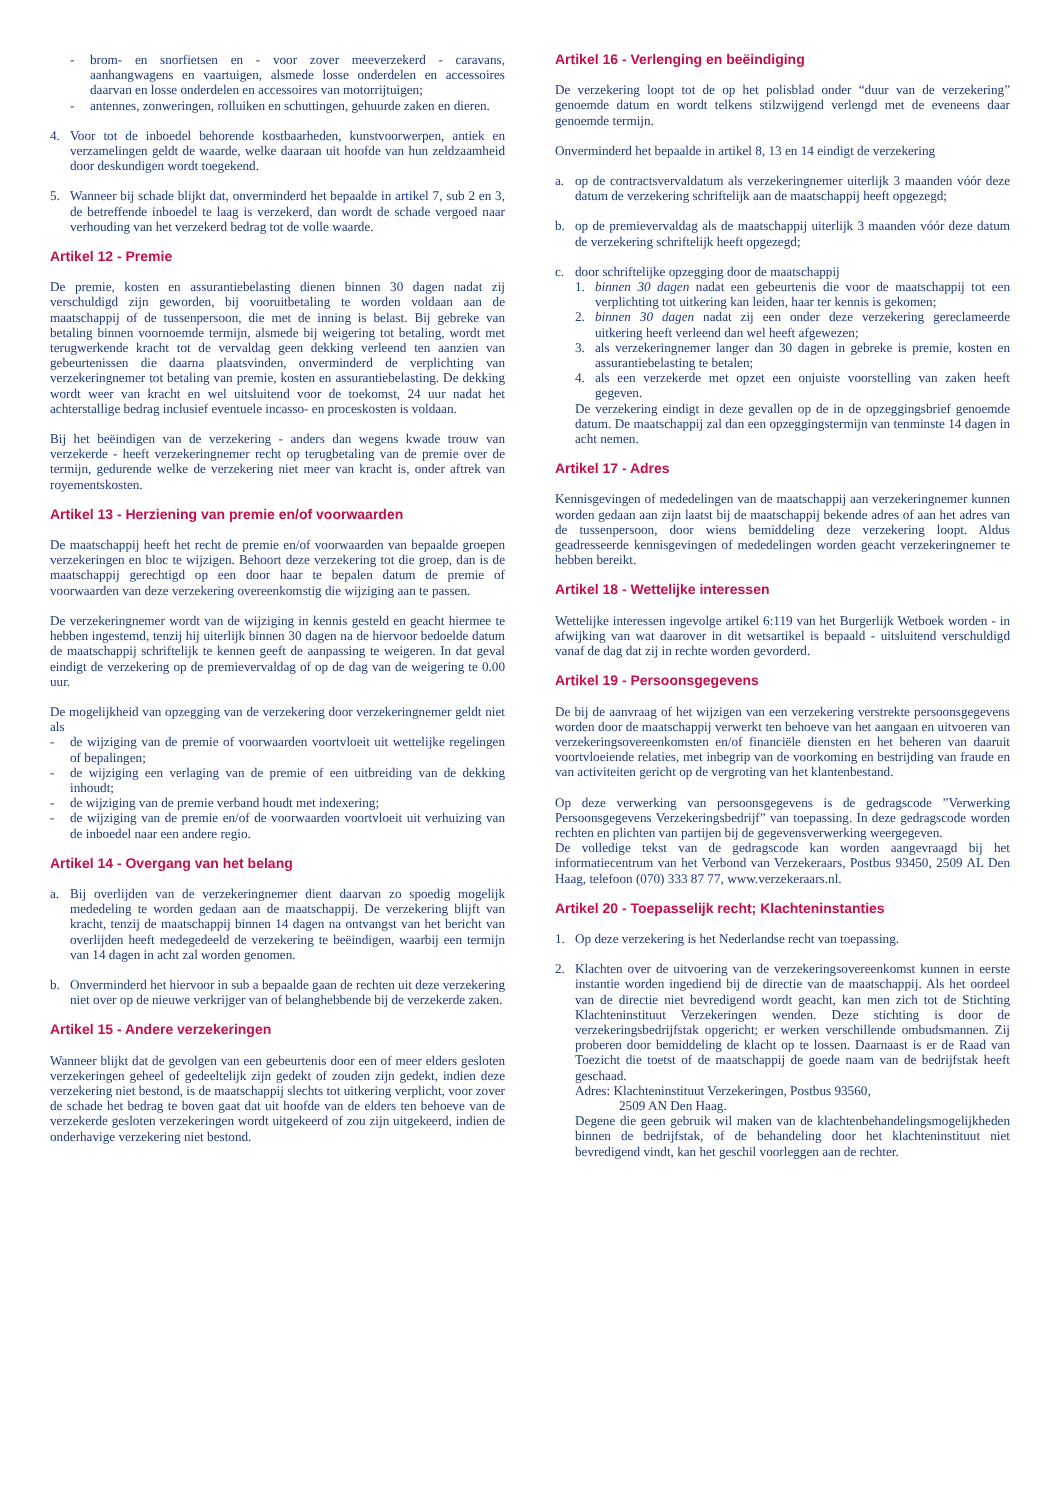- brom- en snorfietsen en - voor zover meeverzekerd - caravans, aanhangwagens en vaartuigen, alsmede losse onderdelen en accessoires daarvan en losse onderdelen en accessoires van motorrijtuigen;
- antennes, zonweringen, rolluiken en schuttingen, gehuurde zaken en dieren.
4. Voor tot de inboedel behorende kostbaarheden, kunstvoorwerpen, antiek en verzamelingen geldt de waarde, welke daaraan uit hoofde van hun zeldzaamheid door deskundigen wordt toegekend.
5. Wanneer bij schade blijkt dat, onverminderd het bepaalde in artikel 7, sub 2 en 3, de betreffende inboedel te laag is verzekerd, dan wordt de schade vergoed naar verhouding van het verzekerd bedrag tot de volle waarde.
Artikel 12 - Premie
De premie, kosten en assurantiebelasting dienen binnen 30 dagen nadat zij verschuldigd zijn geworden, bij vooruitbetaling te worden voldaan aan de maatschappij of de tussenpersoon, die met de inning is belast. Bij gebreke van betaling binnen voornoemde termijn, alsmede bij weigering tot betaling, wordt met terugwerkende kracht tot de vervaldag geen dekking verleend ten aanzien van gebeurtenissen die daarna plaatsvinden, onverminderd de verplichting van verzekeringnemer tot betaling van premie, kosten en assurantiebelasting. De dekking wordt weer van kracht en wel uitsluitend voor de toekomst, 24 uur nadat het achterstallige bedrag inclusief eventuele incasso- en proceskosten is voldaan.
Bij het beëindigen van de verzekering - anders dan wegens kwade trouw van verzekerde - heeft verzekeringnemer recht op terugbetaling van de premie over de termijn, gedurende welke de verzekering niet meer van kracht is, onder aftrek van royementskosten.
Artikel 13 - Herziening van premie en/of voorwaarden
De maatschappij heeft het recht de premie en/of voorwaarden van bepaalde groepen verzekeringen en bloc te wijzigen. Behoort deze verzekering tot die groep, dan is de maatschappij gerechtigd op een door haar te bepalen datum de premie of voorwaarden van deze verzekering overeenkomstig die wijziging aan te passen.
De verzekeringnemer wordt van de wijziging in kennis gesteld en geacht hiermee te hebben ingestemd, tenzij hij uiterlijk binnen 30 dagen na de hiervoor bedoelde datum de maatschappij schriftelijk te kennen geeft de aanpassing te weigeren. In dat geval eindigt de verzekering op de premievervaldag of op de dag van de weigering te 0.00 uur.
De mogelijkheid van opzegging van de verzekering door verzekeringnemer geldt niet als
- de wijziging van de premie of voorwaarden voortvloeit uit wettelijke regelingen of bepalingen;
- de wijziging een verlaging van de premie of een uitbreiding van de dekking inhoudt;
- de wijziging van de premie verband houdt met indexering;
- de wijziging van de premie en/of de voorwaarden voortvloeit uit verhuizing van de inboedel naar een andere regio.
Artikel 14 - Overgang van het belang
a. Bij overlijden van de verzekeringnemer dient daarvan zo spoedig mogelijk mededeling te worden gedaan aan de maatschappij. De verzekering blijft van kracht, tenzij de maatschappij binnen 14 dagen na ontvangst van het bericht van overlijden heeft medegedeeld de verzekering te beëindigen, waarbij een termijn van 14 dagen in acht zal worden genomen.
b. Onverminderd het hiervoor in sub a bepaalde gaan de rechten uit deze verzekering niet over op de nieuwe verkrijger van of belanghebbende bij de verzekerde zaken.
Artikel 15 - Andere verzekeringen
Wanneer blijkt dat de gevolgen van een gebeurtenis door een of meer elders gesloten verzekeringen geheel of gedeeltelijk zijn gedekt of zouden zijn gedekt, indien deze verzekering niet bestond, is de maatschappij slechts tot uitkering verplicht, voor zover de schade het bedrag te boven gaat dat uit hoofde van de elders ten behoeve van de verzekerde gesloten verzekeringen wordt uitgekeerd of zou zijn uitgekeerd, indien de onderhavige verzekering niet bestond.
Artikel 16 - Verlenging en beëindiging
De verzekering loopt tot de op het polisblad onder “duur van de verzekering” genoemde datum en wordt telkens stilzwijgend verlengd met de eveneens daar genoemde termijn.
Onverminderd het bepaalde in artikel 8, 13 en 14 eindigt de verzekering
a. op de contractsvervaldatum als verzekeringnemer uiterlijk 3 maanden vóór deze datum de verzekering schriftelijk aan de maatschappij heeft opgezegd;
b. op de premievervaldag als de maatschappij uiterlijk 3 maanden vóór deze datum de verzekering schriftelijk heeft opgezegd;
c. door schriftelijke opzegging door de maatschappij
1. binnen 30 dagen nadat een gebeurtenis die voor de maatschappij tot een verplichting tot uitkering kan leiden, haar ter kennis is gekomen;
2. binnen 30 dagen nadat zij een onder deze verzekering gereclameerde uitkering heeft verleend dan wel heeft afgewezen;
3. als verzekeringnemer langer dan 30 dagen in gebreke is premie, kosten en assurantiebelasting te betalen;
4. als een verzekerde met opzet een onjuiste voorstelling van zaken heeft gegeven.
De verzekering eindigt in deze gevallen op de in de opzeggingsbrief genoemde datum. De maatschappij zal dan een opzeggingstermijn van tenminste 14 dagen in acht nemen.
Artikel 17 - Adres
Kennisgevingen of mededelingen van de maatschappij aan verzekeringnemer kunnen worden gedaan aan zijn laatst bij de maatschappij bekende adres of aan het adres van de tussenpersoon, door wiens bemiddeling deze verzekering loopt. Aldus geadresseerde kennisgevingen of mededelingen worden geacht verzekeringnemer te hebben bereikt.
Artikel 18 - Wettelijke interessen
Wettelijke interessen ingevolge artikel 6:119 van het Burgerlijk Wetboek worden - in afwijking van wat daarover in dit wetsartikel is bepaald - uitsluitend verschuldigd vanaf de dag dat zij in rechte worden gevorderd.
Artikel 19 - Persoonsgegevens
De bij de aanvraag of het wijzigen van een verzekering verstrekte persoonsgegevens worden door de maatschappij verwerkt ten behoeve van het aangaan en uitvoeren van verzekeringsovereenkomsten en/of financiële diensten en het beheren van daaruit voortvloeiende relaties, met inbegrip van de voorkoming en bestrijding van fraude en van activiteiten gericht op de vergroting van het klantenbestand.
Op deze verwerking van persoonsgegevens is de gedragscode ”Verwerking Persoonsgegevens Verzekeringsbedrijf” van toepassing. In deze gedragscode worden rechten en plichten van partijen bij de gegevensverwerking weergegeven.
De volledige tekst van de gedragscode kan worden aangevraagd bij het informatiecentrum van het Verbond van Verzekeraars, Postbus 93450, 2509 AL Den Haag, telefoon (070) 333 87 77, www.verzekeraars.nl.
Artikel 20 - Toepasselijk recht; Klachteninstanties
1. Op deze verzekering is het Nederlandse recht van toepassing.
2. Klachten over de uitvoering van de verzekeringsovereenkomst kunnen in eerste instantie worden ingediend bij de directie van de maatschappij. Als het oordeel van de directie niet bevredigend wordt geacht, kan men zich tot de Stichting Klachteninstituut Verzekeringen wenden. Deze stichting is door de verzekeringsbedrijfstak opgericht; er werken verschillende ombudsmannen. Zij proberen door bemiddeling de klacht op te lossen. Daarnaast is er de Raad van Toezicht die toetst of de maatschappij de goede naam van de bedrijfstak heeft geschaad.
Adres: Klachteninstituut Verzekeringen, Postbus 93560,
2509 AN Den Haag.
Degene die geen gebruik wil maken van de klachtenbehandelingsmogelijkheden binnen de bedrijfstak, of de behandeling door het klachteninstituut niet bevredigend vindt, kan het geschil voorleggen aan de rechter.